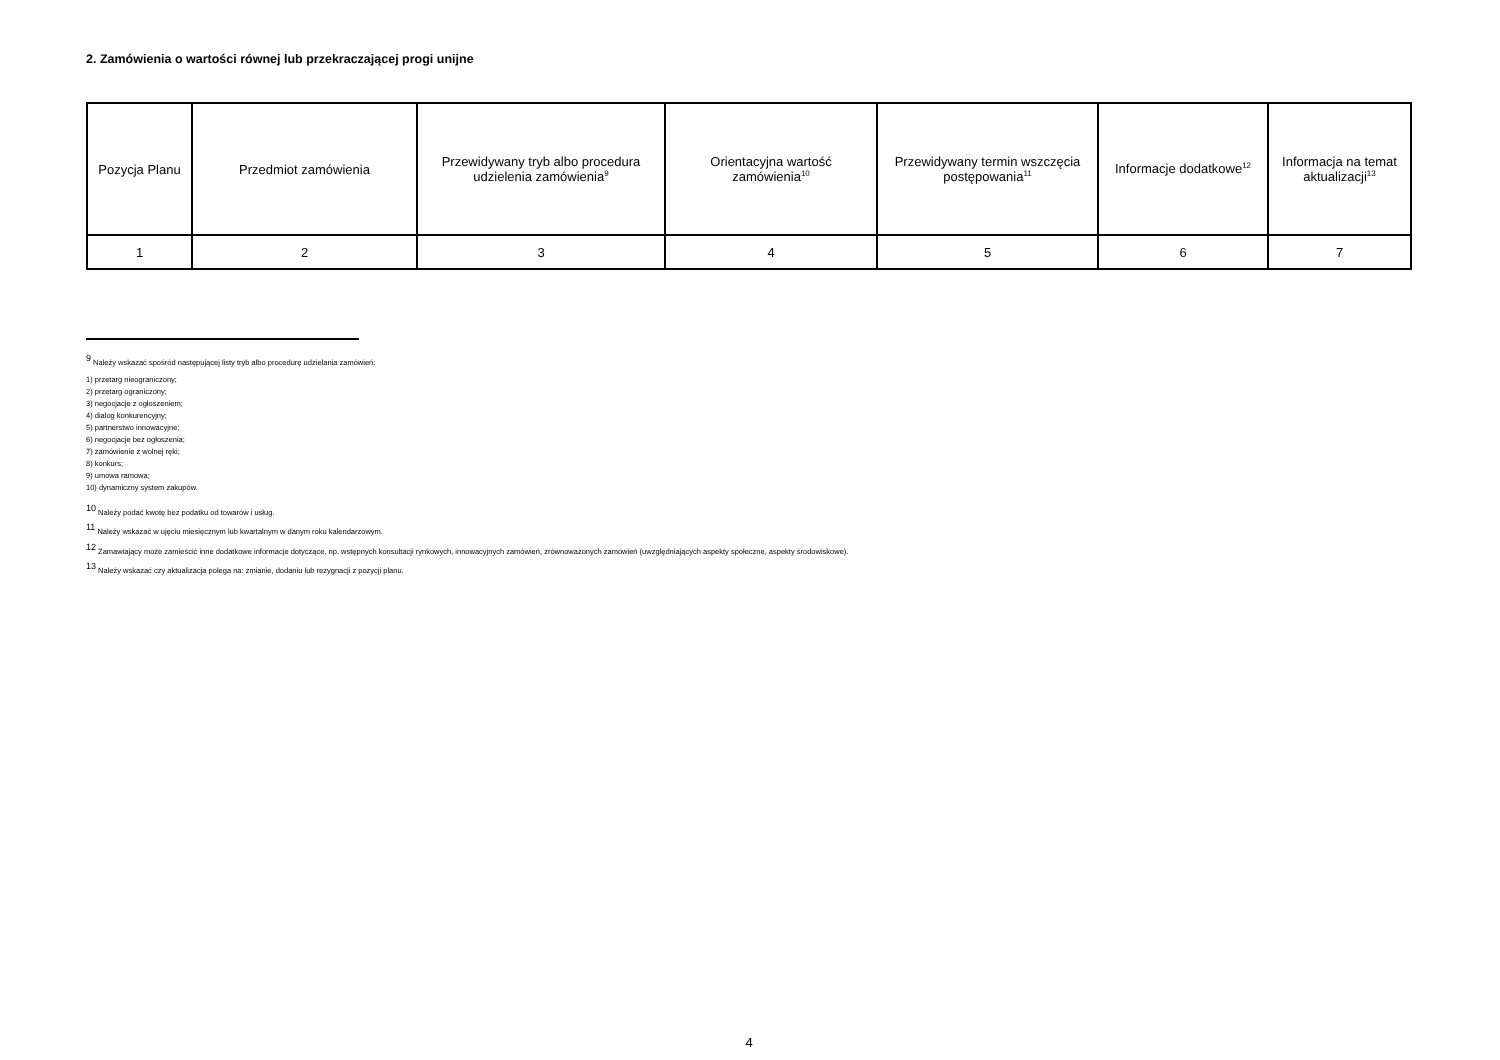2. Zamówienia o wartości równej lub przekraczającej progi unijne
| Pozycja Planu | Przedmiot zamówienia | Przewidywany tryb albo procedura udzielenia zamówienia<sup>9</sup> | Orientacyjna wartość zamówienia<sup>10</sup> | Przewidywany termin wszczęcia postępowania<sup>11</sup> | Informacje dodatkowe<sup>12</sup> | Informacja na temat aktualizacji<sup>13</sup> |
| --- | --- | --- | --- | --- | --- | --- |
| 1 | 2 | 3 | 4 | 5 | 6 | 7 |
<sup>9</sup> Należy wskazać spośród następującej listy tryb albo procedurę udzielania zamówień:
1) przetarg nieograniczony;
2) przetarg ograniczony;
3) negocjacje z ogłoszeniem;
4) dialog konkurencyjny;
5) partnerstwo innowacyjne;
6) negocjacje bez ogłoszenia;
7) zamówienie z wolnej ręki;
8) konkurs;
9) umowa ramowa;
10) dynamiczny system zakupów.
<sup>10</sup> Należy podać kwotę bez podatku od towarów i usług.
<sup>11</sup> Należy wskazać w ujęciu miesięcznym lub kwartalnym w danym roku kalendarzowym.
<sup>12</sup> Zamawiający może zamieścić inne dodatkowe informacje dotyczące, np. wstępnych konsultacji rynkowych, innowacyjnych zamówień, zrównoważonych zamówień (uwzględniających aspekty społeczne, aspekty środowiskowe).
<sup>13</sup> Należy wskazać czy aktualizacja polega na: zmianie, dodaniu lub rezygnacji z pozycji planu.
4